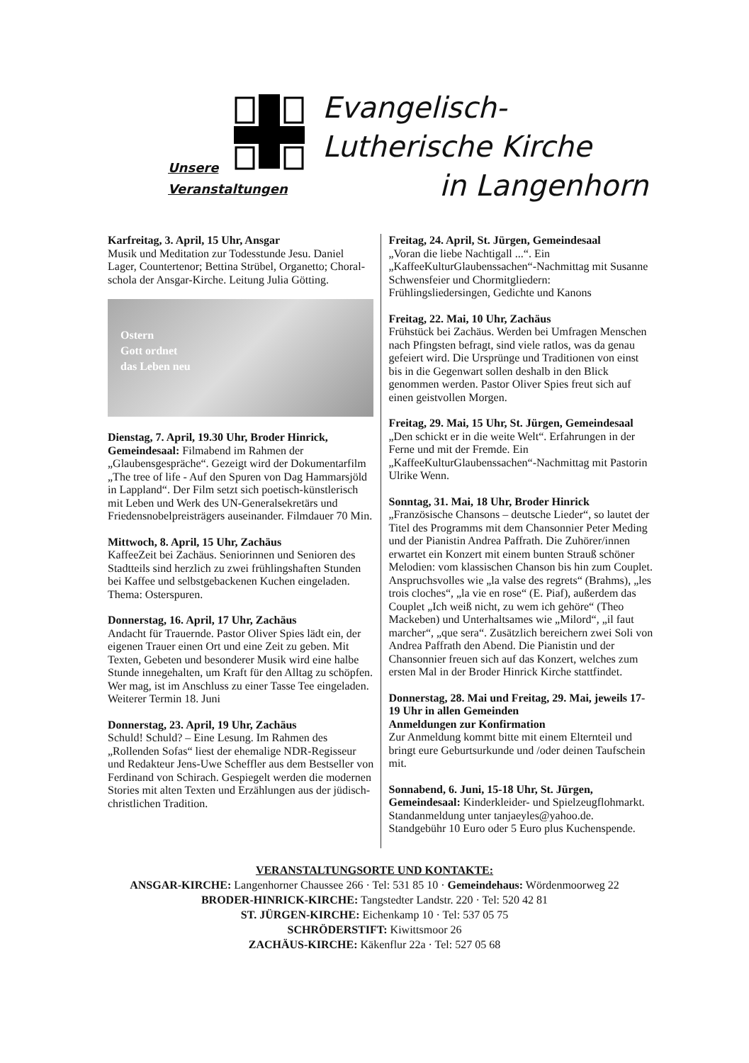Evangelisch-
Lutherische Kirche
in Langenhorn
Unsere
Veranstaltungen
Karfreitag, 3. April, 15 Uhr, Ansgar
Musik und Meditation zur Todesstunde Jesu. Daniel Lager, Countertenor; Bettina Strübel, Organetto; Choral-schola der Ansgar-Kirche. Leitung Julia Götting.
Ostern
Gott ordnet
das Leben neu
Dienstag, 7. April, 19.30 Uhr, Broder Hinrick, Gemeindesaal: Filmabend im Rahmen der „Glaubensgespräche“. Gezeigt wird der Dokumentarfilm „The tree of life - Auf den Spuren von Dag Hammarsjöld in Lappland“. Der Film setzt sich poetisch-künstlerisch mit Leben und Werk des UN-Generalsekretärs und Friedensnobelpreisträgers auseinander. Filmdauer 70 Min.
Mittwoch, 8. April, 15 Uhr, Zachäus
KaffeeZeit bei Zachäus. Seniorinnen und Senioren des Stadtteils sind herzlich zu zwei frühlingshaften Stunden bei Kaffee und selbstgebackenen Kuchen eingeladen. Thema: Osterspuren.
Donnerstag, 16. April, 17 Uhr, Zachäus
Andacht für Trauernde. Pastor Oliver Spies lädt ein, der eigenen Trauer einen Ort und eine Zeit zu geben. Mit Texten, Gebeten und besonderer Musik wird eine halbe Stunde innegehalten, um Kraft für den Alltag zu schöpfen. Wer mag, ist im Anschluss zu einer Tasse Tee eingeladen. Weiterer Termin 18. Juni
Donnerstag, 23. April, 19 Uhr, Zachäus
Schuld! Schuld? – Eine Lesung. Im Rahmen des „Rollenden Sofas“ liest der ehemalige NDR-Regisseur und Redakteur Jens-Uwe Scheffler aus dem Bestseller von Ferdinand von Schirach. Gespiegelt werden die modernen Stories mit alten Texten und Erzählungen aus der jüdisch-christlichen Tradition.
Freitag, 24. April, St. Jürgen, Gemeindesaal
„Voran die liebe Nachtigall ...“. Ein „KaffeeKulturGlaubenssachen“-Nachmittag mit Susanne Schwensfeier und Chormitgliedern: Frühlingsliedersingen, Gedichte und Kanons
Freitag, 22. Mai, 10 Uhr, Zachäus
Frühstück bei Zachäus. Werden bei Umfragen Menschen nach Pfingsten befragt, sind viele ratlos, was da genau gefeiert wird. Die Ursprünge und Traditionen von einst bis in die Gegenwart sollen deshalb in den Blick genommen werden. Pastor Oliver Spies freut sich auf einen geistvollen Morgen.
Freitag, 29. Mai, 15 Uhr, St. Jürgen, Gemeindesaal
„Den schickt er in die weite Welt“. Erfahrungen in der Ferne und mit der Fremde. Ein „KaffeeKulturGlaubenssachen“-Nachmittag mit Pastorin Ulrike Wenn.
Sonntag, 31. Mai, 18 Uhr, Broder Hinrick
„Französische Chansons – deutsche Lieder“, so lautet der Titel des Programms mit dem Chansonnier Peter Meding und der Pianistin Andrea Paffrath. Die Zuhörer/innen erwartet ein Konzert mit einem bunten Strauß schöner Melodien: vom klassischen Chanson bis hin zum Couplet. Anspruchsvolles wie „la valse des regrets“ (Brahms), „les trois cloches“, „la vie en rose“ (E. Piaf), außerdem das Couplet „Ich weiß nicht, zu wem ich gehöre“ (Theo Mackeben) und Unterhaltsames wie „Milord“, „il faut marcher“, „que sera“. Zusätzlich bereichern zwei Soli von Andrea Paffrath den Abend. Die Pianistin und der Chansonnier freuen sich auf das Konzert, welches zum ersten Mal in der Broder Hinrick Kirche stattfindet.
Donnerstag, 28. Mai und Freitag, 29. Mai, jeweils 17-19 Uhr in allen Gemeinden
Anmeldungen zur Konfirmation
Zur Anmeldung kommt bitte mit einem Elternteil und bringt eure Geburtsurkunde und /oder deinen Taufschein mit.
Sonnabend, 6. Juni, 15-18 Uhr, St. Jürgen, Gemeindesaal: Kinderkleider- und Spielzeugflohmarkt. Standanmeldung unter tanjaeyles@yahoo.de. Standgebühr 10 Euro oder 5 Euro plus Kuchenspende.
VERANSTALTUNGSORTE UND KONTAKTE:
ANSGAR-KIRCHE: Langenhorner Chaussee 266 · Tel: 531 85 10 · Gemeindehaus: Wördenmoorweg 22
BRODER-HINRICK-KIRCHE: Tangstedter Landstr. 220 · Tel: 520 42 81
ST. JÜRGEN-KIRCHE: Eichenkamp 10 · Tel: 537 05 75
SCHRÖDERSTIFT: Kiwittsmoor 26
ZACHÄUS-KIRCHE: Käkenflur 22a · Tel: 527 05 68